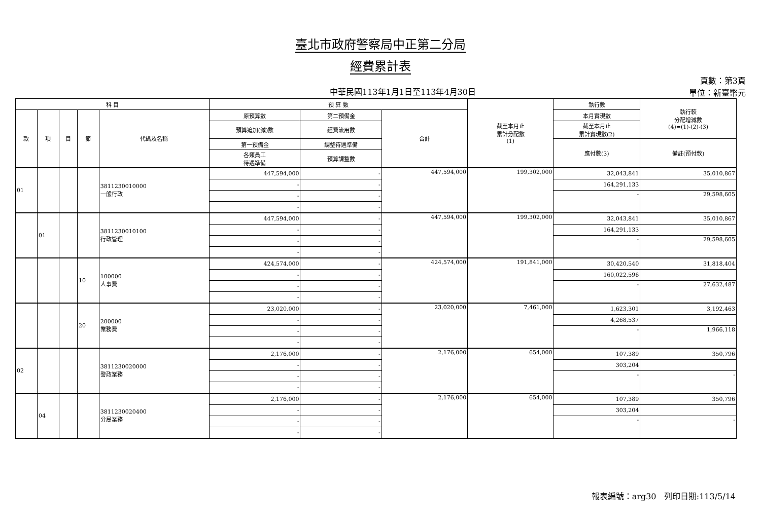臺北市政府警察局中正第二分局
經費累計表
中華民國113年1月1日至113年4月30日
頁數：第3頁
單位：新臺幣元
| 科 目 | | | | | 預 算 數 | | | 截至本月止 累計分配數 (1) | 執行數 | 執行較 分配增減數 (4)=(1)-(2)-(3) |
| --- | --- | --- | --- | --- | --- | --- | --- | --- | --- | --- |
| 款 | 項 | 目 | 節 | 代碼及名稱 | 原預算數 | 第二預備金 | 合計 | | 本月實現數 | |
| | | | | | 預算追加(減)數 | 經費流用數 | | | 截至本月止 累計實現數(2) | |
| | | | | | 第一預備金 | 調整待遇準備 | | | 應付數(3) | 備註(預付款) |
| | | | | | 各類員工 待遇準備 | 預算調整數 | | | | |
| 01 | | | | 3811230010000 一般行政 | 447,594,000 | - | 447,594,000 | 199,302,000 | 32,043,841 | 35,010,867 |
| | | | | | - | - | | | 164,291,133 | |
| | | | | | - | - | | | - | 29,598,605 |
| | | | | | - | - | | | | |
| | 01 | | | 3811230010100 行政管理 | 447,594,000 | - | 447,594,000 | 199,302,000 | 32,043,841 | 35,010,867 |
| | | | | | - | - | | | 164,291,133 | |
| | | | | | - | - | | | - | 29,598,605 |
| | | | | | - | - | | | | |
| | | | 10 | 100000 人事費 | 424,574,000 | - | 424,574,000 | 191,841,000 | 30,420,540 | 31,818,404 |
| | | | | | - | - | | | 160,022,596 | |
| | | | | | - | - | | | - | 27,632,487 |
| | | | | | - | - | | | | |
| | | | 20 | 200000 業務費 | 23,020,000 | - | 23,020,000 | 7,461,000 | 1,623,301 | 3,192,463 |
| | | | | | - | - | | | 4,268,537 | |
| | | | | | - | - | | | - | 1,966,118 |
| | | | | | - | - | | | | |
| 02 | | | | 3811230020000 警政業務 | 2,176,000 | - | 2,176,000 | 654,000 | 107,389 | 350,796 |
| | | | | | - | - | | | 303,204 | |
| | | | | | - | - | | | - | - |
| | | | | | - | - | | | | |
| | 04 | | | 3811230020400 分局業務 | 2,176,000 | - | 2,176,000 | 654,000 | 107,389 | 350,796 |
| | | | | | - | - | | | 303,204 | |
| | | | | | - | - | | | - | - |
| | | | | | - | - | | | | |
報表編號：arg30 列印日期:113/5/14